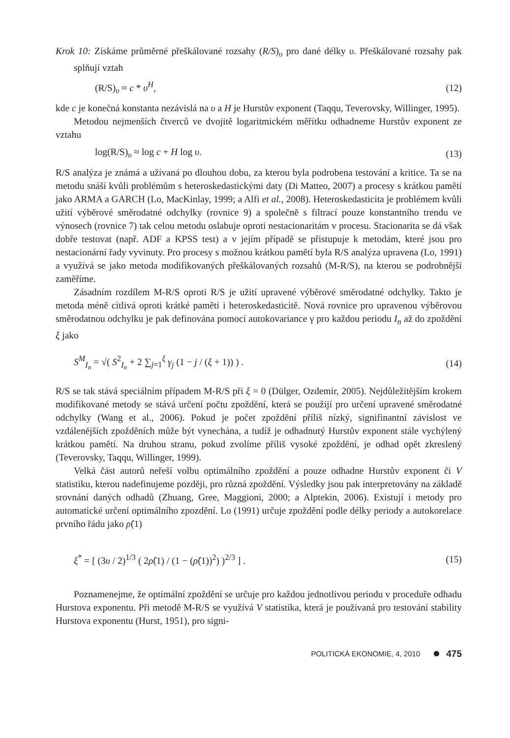Krok 10: Získáme průměrné přeškálované rozsahy (R/S)<sub>υ</sub> pro dané délky υ. Přeškálované rozsahy pak splňují vztah
(R/S)<sub>υ</sub> ≈ c * υ<sup>H</sup>, (12)
kde c je konečná konstanta nezávislá na υ a H je Hurstův exponent (Taqqu, Teverovsky, Willinger, 1995).
Metodou nejmenších čtverců ve dvojitě logaritmickém měřítku odhadneme Hurstův exponent ze vztahu
log(R/S)<sub>υ</sub> ≈ log c + H log υ. (13)
R/S analýza je známá a užívaná po dlouhou dobu, za kterou byla podrobena testování a kritice. Ta se na metodu snáší kvůli problémům s heteroskedastickými daty (Di Matteo, 2007) a procesy s krátkou pamětí jako ARMA a GARCH (Lo, MacKinlay, 1999; a Alfi et al., 2008). Heteroskedasticita je problémem kvůli užití výběrové směrodatné odchylky (rovnice 9) a společně s filtrací pouze konstantního trendu ve výnosech (rovnice 7) tak celou metodu oslabuje oproti nestacionaritám v procesu. Stacionarita se dá však dobře testovat (např. ADF a KPSS test) a v jejím případě se přistupuje k metodám, které jsou pro nestacionární řady vyvinuty. Pro procesy s možnou krátkou pamětí byla R/S analýza upravena (Lo, 1991) a využívá se jako metoda modifikovaných přeškálovaných rozsahů (M-R/S), na kterou se podrobnější zaměříme.
Zásadním rozdílem M-R/S oproti R/S je užití upravené výběrové směrodatné odchylky. Takto je metoda méně citlivá oproti krátké paměti i heteroskedasticitě. Nová rovnice pro upravenou výběrovou směrodatnou odchylku je pak definována pomocí autokovariance γ pro každou periodu I<sub>n</sub> až do zpoždění ξ jako
S<sup>M</sup><sub>I<sub>n</sub></sub> = √( S<sup>2</sup><sub>I<sub>n</sub></sub> + 2 ∑<sub>j=1</sub><sup>ξ</sup> γ<sub>j</sub> (1 − j / (ξ + 1)) ) . (14)
R/S se tak stává speciálním případem M-R/S při ξ = 0 (Dülger, Ozdemir, 2005). Nejdůležitějším krokem modifikované metody se stává určení počtu zpoždění, která se použijí pro určení upravené směrodatné odchylky (Wang et al., 2006). Pokud je počet zpoždění příliš nízký, signifinantní závislost ve vzdálenějších zpožděních může být vynechána, a tudíž je odhadnutý Hurstův exponent stále vychýlený krátkou pamětí. Na druhou stranu, pokud zvolíme příliš vysoké zpoždění, je odhad opět zkreslený (Teverovsky, Taqqu, Willinger, 1999).
Velká část autorů neřeší volbu optimálního zpoždění a pouze odhadne Hurstův exponent či V statistiku, kterou nadefinujeme později, pro různá zpoždění. Výsledky jsou pak interpretovány na základě srovnání daných odhadů (Zhuang, Gree, Maggioni, 2000; a Alptekin, 2006). Existují i metody pro automatické určení optimálního zpozdění. Lo (1991) určuje zpoždění podle délky periody a autokorelace prvního řádu jako ρ̂(1)
ξ<sup>*</sup> = [ (3υ / 2)<sup>1/3</sup> ( 2ρ̂(1) / (1 − (ρ̂(1))<sup>2</sup>) )<sup>2/3</sup> ] . (15)
Poznamenejme, že optimální zpoždění se určuje pro každou jednotlivou periodu v proceduře odhadu Hurstova exponentu. Při metodě M-R/S se využívá V statistika, která je používaná pro testování stability Hurstova exponentu (Hurst, 1951), pro signi-
POLITICKÁ EKONOMIE, 4, 2010 475